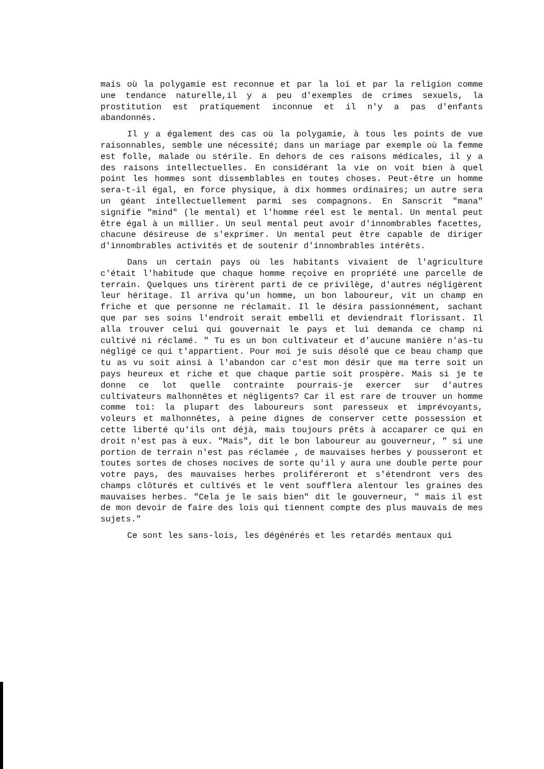mais où la polygamie est reconnue et par la loi et par la religion comme une tendance naturelle,il y a peu d'exemples de crimes sexuels, la prostitution est pratiquement inconnue et il n'y a pas d'enfants abandonnés.
Il y a également des cas où la polygamie, à tous les points de vue raisonnables, semble une nécessité; dans un mariage par exemple où la femme est folle, malade ou stérile. En dehors de ces raisons médicales, il y a des raisons intellectuelles. En considérant la vie on voit bien à quel point les hommes sont dissemblables en toutes choses. Peut-être un homme sera-t-il égal, en force physique, à dix hommes ordinaires; un autre sera un géant intellectuellement parmi ses compagnons. En Sanscrit "mana" signifie "mind" (le mental) et l'homme réel est le mental. Un mental peut être égal à un millier. Un seul mental peut avoir d'innombrables facettes, chacune désireuse de s'exprimer. Un mental peut être capable de diriger d'innombrables activités et de soutenir d'innombrables intérêts.
Dans un certain pays où les habitants vivaient de l'agriculture c'était l'habitude que chaque homme reçoive en propriété une parcelle de terrain. Quelques uns tirèrent parti de ce privilège, d'autres négligèrent leur héritage. Il arriva qu'un homme, un bon laboureur, vit un champ en friche et que personne ne réclamait. Il le désira passionnément, sachant que par ses soins l'endroit serait embelli et deviendrait florissant. Il alla trouver celui qui gouvernait le pays et lui demanda ce champ ni cultivé ni réclamé. " Tu es un bon cultivateur et d'aucune manière n'as-tu négligé ce qui t'appartient. Pour moi je suis désolé que ce beau champ que tu as vu soit ainsi à l'abandon car c'est mon désir que ma terre soit un pays heureux et riche et que chaque partie soit prospère. Mais si je te donne ce lot quelle contrainte pourrais-je exercer sur d'autres cultivateurs malhonnêtes et négligents? Car il est rare de trouver un homme comme toi: la plupart des laboureurs sont paresseux et imprévoyants, voleurs et malhonnêtes, à peine dignes de conserver cette possession et cette liberté qu'ils ont déjà, mais toujours prêts à accaparer ce qui en droit n'est pas à eux. "Mais", dit le bon laboureur au gouverneur, " si une portion de terrain n'est pas réclamée , de mauvaises herbes y pousseront et toutes sortes de choses nocives de sorte qu'il y aura une double perte pour votre pays, des mauvaises herbes proliféreront et s'étendront vers des champs clôturés et cultivés et le vent soufflera alentour les graines des mauvaises herbes. "Cela je le sais bien" dit le gouverneur, " mais il est de mon devoir de faire des lois qui tiennent compte des plus mauvais de mes sujets."
Ce sont les sans-lois, les dégénérés et les retardés mentaux qui